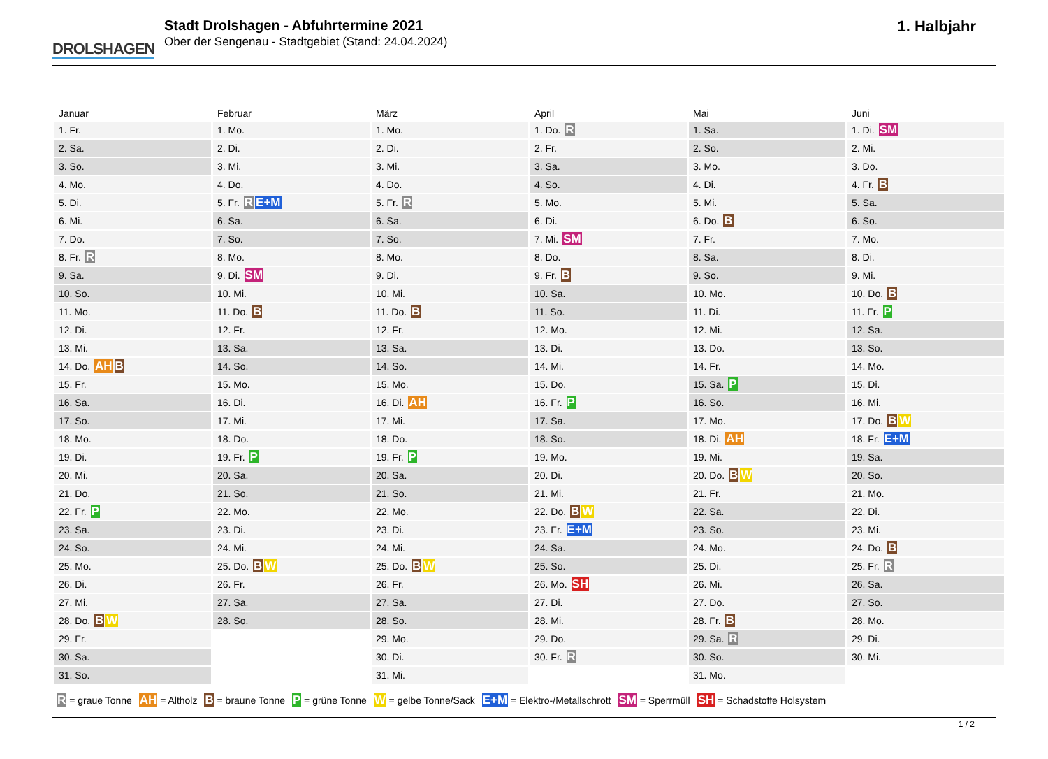DROLSHAGEN
Stadt Drolshagen - Abfuhrtermine 2021
Ober der Sengenau - Stadtgebiet (Stand: 24.04.2024)
1. Halbjahr
| Januar | Februar | März | April | Mai | Juni |
| --- | --- | --- | --- | --- | --- |
| 1. Fr. | 1. Mo. | 1. Mo. | 1. Do. R | 1. Sa. | 1. Di. SM |
| 2. Sa. | 2. Di. | 2. Di. | 2. Fr. | 2. So. | 2. Mi. |
| 3. So. | 3. Mi. | 3. Mi. | 3. Sa. | 3. Mo. | 3. Do. |
| 4. Mo. | 4. Do. | 4. Do. | 4. So. | 4. Di. | 4. Fr. B |
| 5. Di. | 5. Fr. R E+M | 5. Fr. R | 5. Mo. | 5. Mi. | 5. Sa. |
| 6. Mi. | 6. Sa. | 6. Sa. | 6. Di. | 6. Do. B | 6. So. |
| 7. Do. | 7. So. | 7. So. | 7. Mi. SM | 7. Fr. | 7. Mo. |
| 8. Fr. R | 8. Mo. | 8. Mo. | 8. Do. | 8. Sa. | 8. Di. |
| 9. Sa. | 9. Di. SM | 9. Di. | 9. Fr. B | 9. So. | 9. Mi. |
| 10. So. | 10. Mi. | 10. Mi. | 10. Sa. | 10. Mo. | 10. Do. B |
| 11. Mo. | 11. Do. B | 11. Do. B | 11. So. | 11. Di. | 11. Fr. P |
| 12. Di. | 12. Fr. | 12. Fr. | 12. Mo. | 12. Mi. | 12. Sa. |
| 13. Mi. | 13. Sa. | 13. Sa. | 13. Di. | 13. Do. | 13. So. |
| 14. Do. AH B | 14. So. | 14. So. | 14. Mi. | 14. Fr. | 14. Mo. |
| 15. Fr. | 15. Mo. | 15. Mo. | 15. Do. | 15. Sa. P | 15. Di. |
| 16. Sa. | 16. Di. | 16. Di. AH | 16. Fr. P | 16. So. | 16. Mi. |
| 17. So. | 17. Mi. | 17. Mi. | 17. Sa. | 17. Mo. | 17. Do. B W |
| 18. Mo. | 18. Do. | 18. Do. | 18. So. | 18. Di. AH | 18. Fr. E+M |
| 19. Di. | 19. Fr. P | 19. Fr. P | 19. Mo. | 19. Mi. | 19. Sa. |
| 20. Mi. | 20. Sa. | 20. Sa. | 20. Di. | 20. Do. B W | 20. So. |
| 21. Do. | 21. So. | 21. So. | 21. Mi. | 21. Fr. | 21. Mo. |
| 22. Fr. P | 22. Mo. | 22. Mo. | 22. Do. B W | 22. Sa. | 22. Di. |
| 23. Sa. | 23. Di. | 23. Di. | 23. Fr. E+M | 23. So. | 23. Mi. |
| 24. So. | 24. Mi. | 24. Mi. | 24. Sa. | 24. Mo. | 24. Do. B |
| 25. Mo. | 25. Do. B W | 25. Do. B W | 25. So. | 25. Di. | 25. Fr. R |
| 26. Di. | 26. Fr. | 26. Fr. | 26. Mo. SH | 26. Mi. | 26. Sa. |
| 27. Mi. | 27. Sa. | 27. Sa. | 27. Di. | 27. Do. | 27. So. |
| 28. Do. B W | 28. So. | 28. So. | 28. Mi. | 28. Fr. B | 28. Mo. |
| 29. Fr. | | 29. Mo. | 29. Do. | 29. Sa. R | 29. Di. |
| 30. Sa. | | 30. Di. | 30. Fr. R | 30. So. | 30. Mi. |
| 31. So. | | 31. Mi. | | 31. Mo. | |
R = graue Tonne AH = Altholz B = braune Tonne P = grüne Tonne W = gelbe Tonne/Sack E+M = Elektro-/Metallschrott SM = Sperrmüll SH = Schadstoffe Holsystem
1 / 2